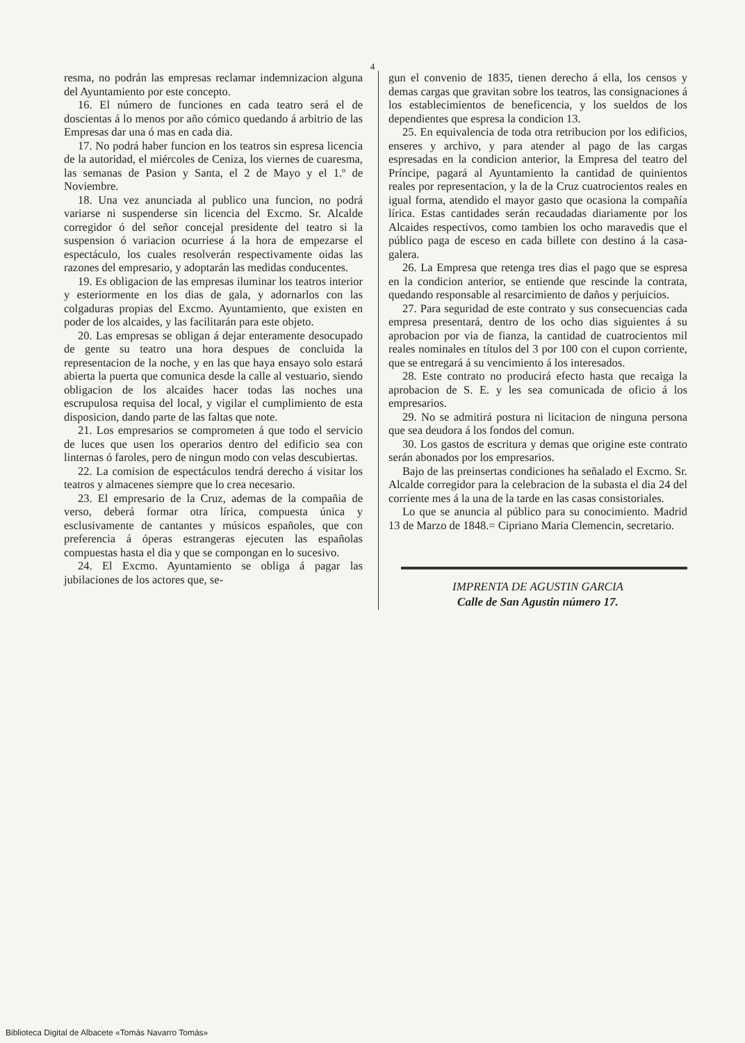4
resma, no podrán las empresas reclamar indemnizacion alguna del Ayuntamiento por este concepto.
16. El número de funciones en cada teatro será el de doscientas á lo menos por año cómico quedando á arbitrio de las Empresas dar una ó mas en cada dia.
17. No podrá haber funcion en los teatros sin espresa licencia de la autoridad, el miércoles de Ceniza, los viernes de cuaresma, las semanas de Pasion y Santa, el 2 de Mayo y el 1.º de Noviembre.
18. Una vez anunciada al publico una funcion, no podrá variarse ni suspenderse sin licencia del Excmo. Sr. Alcalde corregidor ó del señor concejal presidente del teatro si la suspension ó variacion ocurriese á la hora de empezarse el espectáculo, los cuales resolverán respectivamente oidas las razones del empresario, y adoptarán las medidas conducentes.
19. Es obligacion de las empresas iluminar los teatros interior y esteriormente en los dias de gala, y adornarlos con las colgaduras propias del Excmo. Ayuntamiento, que existen en poder de los alcaides, y las facilitarán para este objeto.
20. Las empresas se obligan á dejar enteramente desocupado de gente su teatro una hora despues de concluida la representacion de la noche, y en las que haya ensayo solo estará abierta la puerta que comunica desde la calle al vestuario, siendo obligacion de los alcaides hacer todas las noches una escrupulosa requisa del local, y vigilar el cumplimiento de esta disposicion, dando parte de las faltas que note.
21. Los empresarios se comprometen á que todo el servicio de luces que usen los operarios dentro del edificio sea con linternas ó faroles, pero de ningun modo con velas descubiertas.
22. La comision de espectáculos tendrá derecho á visitar los teatros y almacenes siempre que lo crea necesario.
23. El empresario de la Cruz, ademas de la compañia de verso, deberá formar otra lírica, compuesta única y esclusivamente de cantantes y músicos españoles, que con preferencia á óperas estrangeras ejecuten las españolas compuestas hasta el dia y que se compongan en lo sucesivo.
24. El Excmo. Ayuntamiento se obliga á pagar las jubilaciones de los actores que, se-
gun el convenio de 1835, tienen derecho á ella, los censos y demas cargas que gravitan sobre los teatros, las consignaciones á los establecimientos de beneficencia, y los sueldos de los dependientes que espresa la condicion 13.
25. En equivalencia de toda otra retribucion por los edificios, enseres y archivo, y para atender al pago de las cargas espresadas en la condicion anterior, la Empresa del teatro del Príncipe, pagará al Ayuntamiento la cantidad de quinientos reales por representacion, y la de la Cruz cuatrocientos reales en igual forma, atendido el mayor gasto que ocasiona la compañía lírica. Estas cantidades serán recaudadas diariamente por los Alcaides respectivos, como tambien los ocho maravedis que el público paga de esceso en cada billete con destino á la casa-galera.
26. La Empresa que retenga tres dias el pago que se espresa en la condicion anterior, se entiende que rescinde la contrata, quedando responsable al resarcimiento de daños y perjuicios.
27. Para seguridad de este contrato y sus consecuencias cada empresa presentará, dentro de los ocho dias siguientes á su aprobacion por via de fianza, la cantidad de cuatrocientos mil reales nominales en títulos del 3 por 100 con el cupon corriente, que se entregará á su vencimiento á los interesados.
28. Este contrato no producirá efecto hasta que recaiga la aprobacion de S. E. y les sea comunicada de oficio á los empresarios.
29. No se admitirá postura ni licitacion de ninguna persona que sea deudora á los fondos del comun.
30. Los gastos de escritura y demas que origine este contrato serán abonados por los empresarios.
Bajo de las preinsertas condiciones ha señalado el Excmo. Sr. Alcalde corregidor para la celebracion de la subasta el dia 24 del corriente mes á la una de la tarde en las casas consistoriales.
Lo que se anuncia al público para su conocimiento. Madrid 13 de Marzo de 1848.= Cipriano Maria Clemencin, secretario.
IMPRENTA DE AGUSTIN GARCIA
Calle de San Agustin número 17.
Biblioteca Digital de Albacete «Tomás Navarro Tomás»